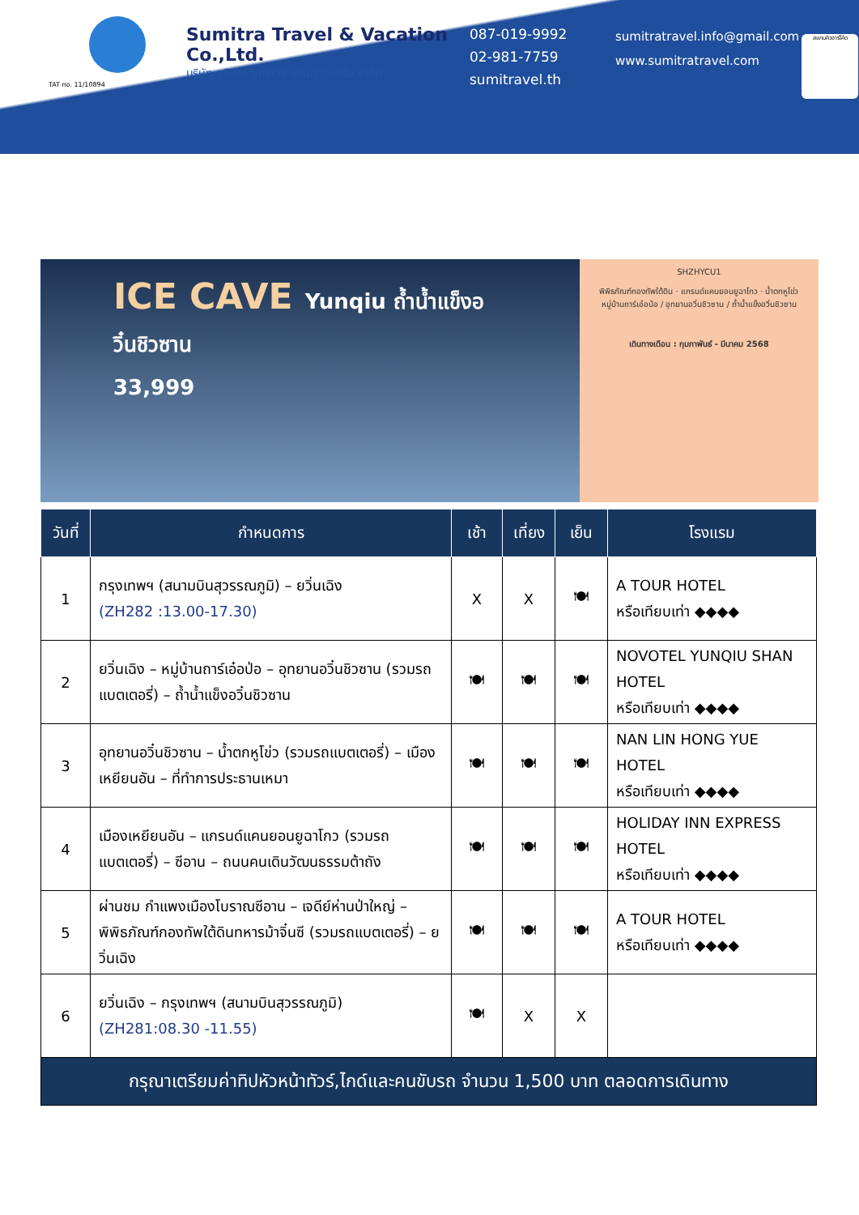TAT no. 11/10894
Sumitra Travel & Vacation Co.,Ltd.
บริษัท สุมิตรา แทรเวล แอนด์ เวเคชั่น จำกัด
087-019-9992
02-981-7759
sumitravel.th
sumitratravel.info@gmail.com
www.sumitratravel.com
สแกนคิวอาร์โค้ด
ICE CAVE Yunqiu ถ้ำน้ำแข็งอวิ๋นชิวซาน
33,999
SHZHYCU1
พิพิธภัณฑ์กองทัพใต้ดิน · แกรนด์แคนยอนยูฉาโกว · น้ำตกหูโข่ว
หมู่บ้านถาร์เอ๋อป่อ / อุทยานอวิ๋นชิวซาน / ถ้ำน้ำแข็งอวิ๋นชิวซาน
เดินทางเดือน : กุมภาพันธ์ - มีนาคม 2568
| วันที่ | กำหนดการ | เช้า | เที่ยง | เย็น | โรงแรม |
| --- | --- | --- | --- | --- | --- |
| 1 | กรุงเทพฯ (สนามบินสุวรรณภูมิ) – ยวิ่นเฉิง (ZH282 :13.00-17.30) | X | X | 🍽 | A TOUR HOTEL หรือเทียบเท่า ◆◆◆◆ |
| 2 | ยวิ่นเฉิง – หมู่บ้านถาร์เอ๋อป่อ – อุทยานอวิ๋นชิวซาน (รวมรถแบตเตอรี่) – ถ้ำน้ำแข็งอวิ๋นชิวซาน | 🍽 | 🍽 | 🍽 | NOVOTEL YUNQIU SHAN HOTEL หรือเทียบเท่า ◆◆◆◆ |
| 3 | อุทยานอวิ๋นชิวซาน – น้ำตกหูโข่ว (รวมรถแบตเตอรี่) – เมืองเหยียนอัน – ที่ทำการประธานเหมา | 🍽 | 🍽 | 🍽 | NAN LIN HONG YUE HOTEL หรือเทียบเท่า ◆◆◆◆ |
| 4 | เมืองเหยียนอัน – แกรนด์แคนยอนยูฉาโกว (รวมรถแบตเตอรี่) – ซีอาน – ถนนคนเดินวัฒนธรรมต้าถัง | 🍽 | 🍽 | 🍽 | HOLIDAY INN EXPRESS HOTEL หรือเทียบเท่า ◆◆◆◆ |
| 5 | ผ่านชม กำแพงเมืองโบราณซีอาน – เจดีย์ห่านป่าใหญ่ – พิพิธภัณฑ์กองทัพใต้ดินทหารม้าจิ๋นซี (รวมรถแบตเตอรี่) – ยวิ่นเฉิง | 🍽 | 🍽 | 🍽 | A TOUR HOTEL หรือเทียบเท่า ◆◆◆◆ |
| 6 | ยวิ่นเฉิง – กรุงเทพฯ (สนามบินสุวรรณภูมิ) (ZH281:08.30 -11.55) | 🍽 | X | X | |
| กรุณาเตรียมค่าทิปหัวหน้าทัวร์,ไกด์และคนขับรถ จำนวน 1,500 บาท ตลอดการเดินทาง | | | | | |